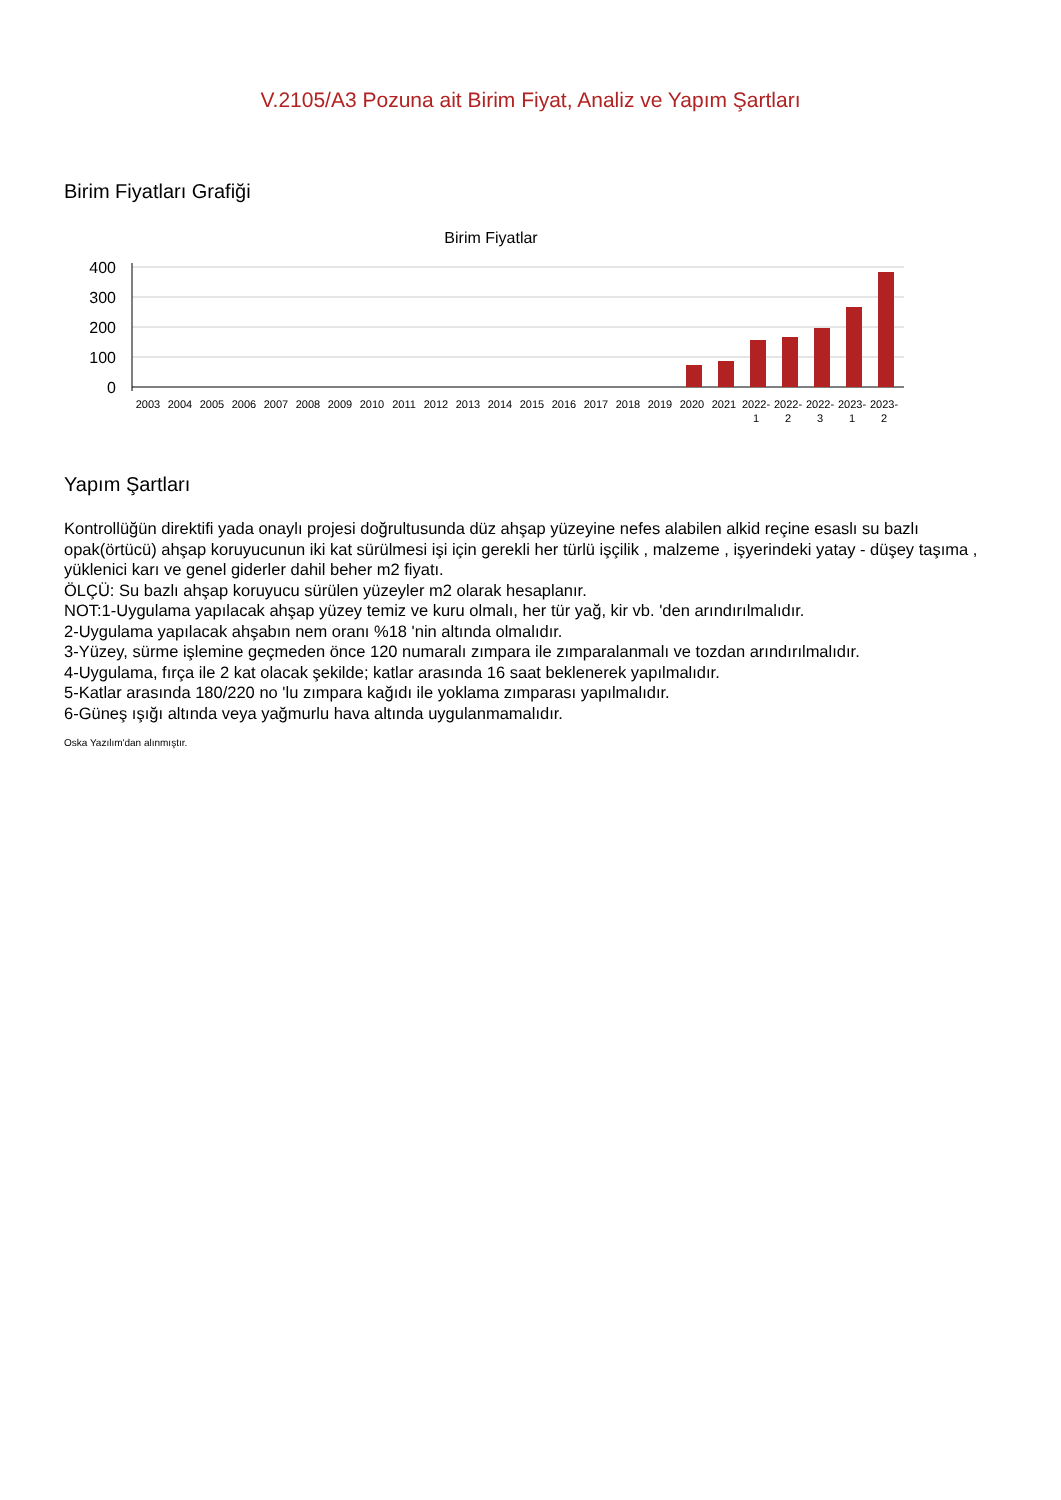V.2105/A3 Pozuna ait Birim Fiyat, Analiz ve Yapım Şartları
Birim Fiyatları Grafiği
Birim Fiyatlar
400
300
200
100
0
2003
2004
2005
2006
2007
2008
2009
2010
2011
2012
2013
2014
2015
2016
2017
2018
2019
2020
2021
2022-
2022-
2022-
2023-
2023-
1
2
3
1
2
Yapım Şartları
Kontrollüğün direktifi yada onaylı projesi doğrultusunda düz ahşap yüzeyine nefes alabilen alkid reçine esaslı su bazlı opak(örtücü) ahşap koruyucunun iki kat sürülmesi işi için gerekli her türlü işçilik , malzeme , işyerindeki yatay - düşey taşıma , yüklenici karı ve genel giderler dahil beher m2 fiyatı.
ÖLÇÜ: Su bazlı ahşap koruyucu sürülen yüzeyler m2 olarak hesaplanır.
NOT:1-Uygulama yapılacak ahşap yüzey temiz ve kuru olmalı, her tür yağ, kir vb. 'den arındırılmalıdır.
2-Uygulama yapılacak ahşabın nem oranı %18 'nin altında olmalıdır.
3-Yüzey, sürme işlemine geçmeden önce 120 numaralı zımpara ile zımparalanmalı ve tozdan arındırılmalıdır.
4-Uygulama, fırça ile 2 kat olacak şekilde; katlar arasında 16 saat beklenerek yapılmalıdır.
5-Katlar arasında 180/220 no 'lu zımpara kağıdı ile yoklama zımparası yapılmalıdır.
6-Güneş ışığı altında veya yağmurlu hava altında uygulanmamalıdır.
Oska Yazılım'dan alınmıştır.